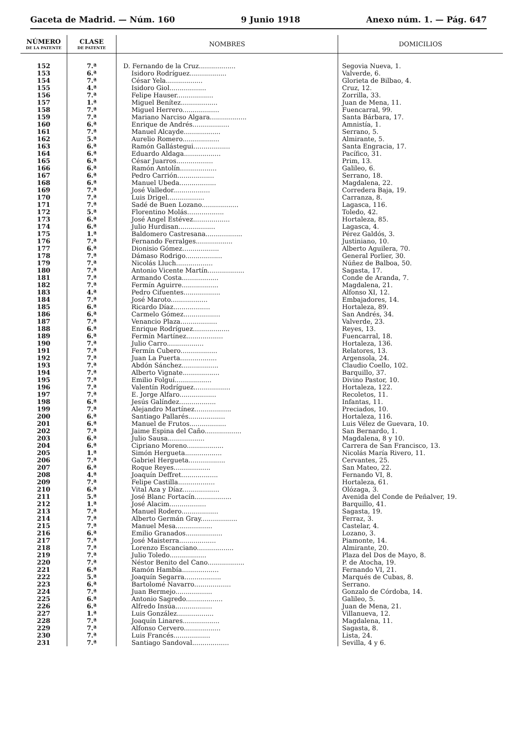Gaceta de Madrid. — Núm. 160 9 Junio 1918 Anexo núm. 1. — Pág. 647
| NÚMERO DE LA PATENTE | CLASE DE PATENTE | NOMBRES | DOMICILIOS |
| --- | --- | --- | --- |
| 152 | 7.ª | D. Fernando de la Cruz.................. | Segovia Nueva, 1. |
| 153 | 6.ª | Isidoro Rodríguez.................. | Valverde, 6. |
| 154 | 7.ª | César Yela.................. | Glorieta de Bilbao, 4. |
| 155 | 4.ª | Isidoro Giol.................. | Cruz, 12. |
| 156 | 7.ª | Felipe Hauser.................. | Zorrilla, 33. |
| 157 | 1.ª | Miguel Benítez.................. | Juan de Mena, 11. |
| 158 | 7.ª | Miguel Herrero.................. | Fuencarral, 99. |
| 159 | 7.ª | Mariano Narciso Algara.................. | Santa Bárbara, 17. |
| 160 | 6.ª | Enrique de Andrés.................. | Amnistía, 1. |
| 161 | 7.ª | Manuel Alcayde.................. | Serrano, 5. |
| 162 | 5.ª | Aurelio Romero.................. | Almirante, 5. |
| 163 | 6.ª | Ramón Gallástegui.................. | Santa Engracia, 17. |
| 164 | 6.ª | Eduardo Aldaga.................. | Pacífico, 31. |
| 165 | 6.ª | César Juarros.................. | Prim, 13. |
| 166 | 6.ª | Ramón Antolín.................. | Galileo, 6. |
| 167 | 6.ª | Pedro Carrión.................. | Serrano, 18. |
| 168 | 6.ª | Manuel Ubeda.................. | Magdalena, 22. |
| 169 | 7.ª | José Valledor.................. | Corredera Baja, 19. |
| 170 | 7.ª | Luis Drigel.................. | Carranza, 8. |
| 171 | 7.ª | Sadé de Buen Lozano.................. | Lagasca, 116. |
| 172 | 5.ª | Florentino Molás.................. | Toledo, 42. |
| 173 | 6.ª | José Angel Estévez.................. | Hortaleza, 85. |
| 174 | 6.ª | Julio Hurdisan.................. | Lagasca, 4. |
| 175 | 1.ª | Baldomero Castresana.................. | Pérez Galdós, 3. |
| 176 | 7.ª | Fernando Ferralges.................. | Justiniano, 10. |
| 177 | 6.ª | Dionisio Gómez.................. | Alberto Aguilera, 70. |
| 178 | 7.ª | Dámaso Rodrigo.................. | General Porlier, 30. |
| 179 | 7.ª | Nicolás Lluch.................. | Núñez de Balboa, 50. |
| 180 | 7.ª | Antonio Vicente Martín.................. | Sagasta, 17. |
| 181 | 7.ª | Armando Costa.................. | Conde de Aranda, 7. |
| 182 | 7.ª | Fermín Aguirre.................. | Magdalena, 21. |
| 183 | 4.ª | Pedro Cifuentes.................. | Alfonso XI, 12. |
| 184 | 7.ª | José Maroto.................. | Embajadores, 14. |
| 185 | 6.ª | Ricardo Díaz.................. | Hortaleza, 89. |
| 186 | 6.ª | Carmelo Gómez.................. | San Andrés, 34. |
| 187 | 7.ª | Venancio Plaza.................. | Valverde, 23. |
| 188 | 6.ª | Enrique Rodríguez.................. | Reyes, 13. |
| 189 | 6.ª | Fermín Martínez.................. | Fuencarral, 18. |
| 190 | 7.ª | Julio Carro.................. | Hortaleza, 136. |
| 191 | 7.ª | Fermín Cubero.................. | Relatores, 13. |
| 192 | 7.ª | Juan La Puerta.................. | Argensola, 24. |
| 193 | 7.ª | Abdón Sánchez.................. | Claudio Coello, 102. |
| 194 | 7.ª | Alberto Vignate.................. | Barquillo, 37. |
| 195 | 7.ª | Emilio Folguí.................. | Divino Pastor, 10. |
| 196 | 7.ª | Valentín Rodríguez.................. | Hortaleza, 122. |
| 197 | 7.ª | E. Jorge Alfaro.................. | Recoletos, 11. |
| 198 | 6.ª | Jesús Galíndez.................. | Infantas, 11. |
| 199 | 7.ª | Alejandro Martínez.................. | Preciados, 10. |
| 200 | 6.ª | Santiago Pallarés.................. | Hortaleza, 116. |
| 201 | 6.ª | Manuel de Frutos.................. | Luis Vélez de Guevara, 10. |
| 202 | 7.ª | Jaime Espina del Caño.................. | San Bernardo, 1. |
| 203 | 6.ª | Julio Sausa.................. | Magdalena, 8 y 10. |
| 204 | 6.ª | Cipriano Moreno.................. | Carrera de San Francisco, 13. |
| 205 | 1.ª | Simón Hergueta.................. | Nicolás María Rivero, 11. |
| 206 | 7.ª | Gabriel Hergueta.................. | Cervantes, 25. |
| 207 | 6.ª | Roque Reyes.................. | San Mateo, 22. |
| 208 | 4.ª | Joaquín Deffret.................. | Fernando VI, 8. |
| 209 | 7.ª | Felipe Castilla.................. | Hortaleza, 61. |
| 210 | 6.ª | Vital Aza y Díaz.................. | Olózaga, 3. |
| 211 | 5.ª | José Blanc Fortacín.................. | Avenida del Conde de Peñalver, 19. |
| 212 | 1.ª | José Alacim.................. | Barquillo, 41. |
| 213 | 7.ª | Manuel Rodero.................. | Sagasta, 19. |
| 214 | 7.ª | Alberto Germán Gray.................. | Ferraz, 3. |
| 215 | 7.ª | Manuel Mesa.................. | Castelar, 4. |
| 216 | 6.ª | Emilio Granados.................. | Lozano, 3. |
| 217 | 7.ª | José Maisterra.................. | Piamonte, 14. |
| 218 | 7.ª | Lorenzo Escanciano.................. | Almirante, 20. |
| 219 | 7.ª | Julio Toledo.................. | Plaza del Dos de Mayo, 8. |
| 220 | 7.ª | Néstor Benito del Cano.................. | P. de Atocha, 19. |
| 221 | 6.ª | Ramón Hambía.................. | Fernando VI, 21. |
| 222 | 5.ª | Joaquín Segarra.................. | Marqués de Cubas, 8. |
| 223 | 6.ª | Bartolomé Navarro.................. | Serrano. |
| 224 | 7.ª | Juan Bermejo.................. | Gonzalo de Córdoba, 14. |
| 225 | 6.ª | Antonio Sagredo.................. | Galileo, 5. |
| 226 | 6.ª | Alfredo Insúa.................. | Juan de Mena, 21. |
| 227 | 1.ª | Luis González.................. | Villanueva, 12. |
| 228 | 7.ª | Joaquín Linares.................. | Magdalena, 11. |
| 229 | 7.ª | Alfonso Cervero.................. | Sagasta, 8. |
| 230 | 7.ª | Luis Francés.................. | Lista, 24. |
| 231 | 7.ª | Santiago Sandoval.................. | Sevilla, 4 y 6. |